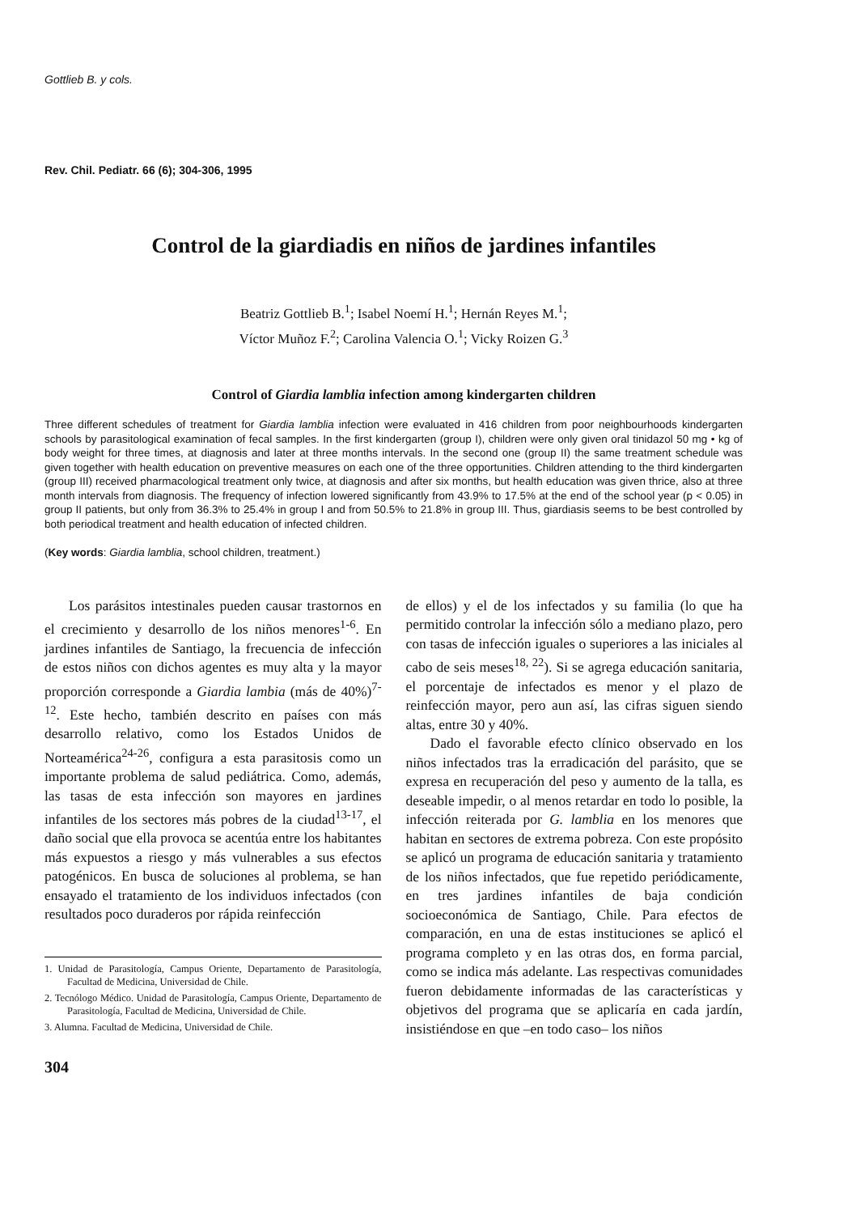Gottlieb B. y cols.
Rev. Chil. Pediatr. 66 (6); 304-306, 1995
Control de la giardiadis en niños de jardines infantiles
Beatriz Gottlieb B.<sup>1</sup>; Isabel Noemí H.<sup>1</sup>; Hernán Reyes M.<sup>1</sup>;
Víctor Muñoz F.<sup>2</sup>; Carolina Valencia O.<sup>1</sup>; Vicky Roizen G.<sup>3</sup>
Control of Giardia lamblia infection among kindergarten children
Three different schedules of treatment for Giardia lamblia infection were evaluated in 416 children from poor neighbourhoods kindergarten schools by parasitological examination of fecal samples. In the first kindergarten (group I), children were only given oral tinidazol 50 mg • kg of body weight for three times, at diagnosis and later at three months intervals. In the second one (group II) the same treatment schedule was given together with health education on preventive measures on each one of the three opportunities. Children attending to the third kindergarten (group III) received pharmacological treatment only twice, at diagnosis and after six months, but health education was given thrice, also at three month intervals from diagnosis. The frequency of infection lowered significantly from 43.9% to 17.5% at the end of the school year (p < 0.05) in group II patients, but only from 36.3% to 25.4% in group I and from 50.5% to 21.8% in group III. Thus, giardiasis seems to be best controlled by both periodical treatment and health education of infected children.
(Key words: Giardia lamblia, school children, treatment.)
Los parásitos intestinales pueden causar trastornos en el crecimiento y desarrollo de los niños menores<sup>1-6</sup>. En jardines infantiles de Santiago, la frecuencia de infección de estos niños con dichos agentes es muy alta y la mayor proporción corresponde a Giardia lambia (más de 40%)<sup>7-12</sup>. Este hecho, también descrito en países con más desarrollo relativo, como los Estados Unidos de Norteamérica<sup>24-26</sup>, configura a esta parasitosis como un importante problema de salud pediátrica. Como, además, las tasas de esta infección son mayores en jardines infantiles de los sectores más pobres de la ciudad<sup>13-17</sup>, el daño social que ella provoca se acentúa entre los habitantes más expuestos a riesgo y más vulnerables a sus efectos patogénicos. En busca de soluciones al problema, se han ensayado el tratamiento de los individuos infectados (con resultados poco duraderos por rápida reinfección
1. Unidad de Parasitología, Campus Oriente, Departamento de Parasitología, Facultad de Medicina, Universidad de Chile.
2. Tecnólogo Médico. Unidad de Parasitología, Campus Oriente, Departamento de Parasitología, Facultad de Medicina, Universidad de Chile.
3. Alumna. Facultad de Medicina, Universidad de Chile.
304
de ellos) y el de los infectados y su familia (lo que ha permitido controlar la infección sólo a mediano plazo, pero con tasas de infección iguales o superiores a las iniciales al cabo de seis meses<sup>18, 22</sup>). Si se agrega educación sanitaria, el porcentaje de infectados es menor y el plazo de reinfección mayor, pero aun así, las cifras siguen siendo altas, entre 30 y 40%.
Dado el favorable efecto clínico observado en los niños infectados tras la erradicación del parásito, que se expresa en recuperación del peso y aumento de la talla, es deseable impedir, o al menos retardar en todo lo posible, la infección reiterada por G. lamblia en los menores que habitan en sectores de extrema pobreza. Con este propósito se aplicó un programa de educación sanitaria y tratamiento de los niños infectados, que fue repetido periódicamente, en tres jardines infantiles de baja condición socioeconómica de Santiago, Chile. Para efectos de comparación, en una de estas instituciones se aplicó el programa completo y en las otras dos, en forma parcial, como se indica más adelante. Las respectivas comunidades fueron debidamente informadas de las características y objetivos del programa que se aplicaría en cada jardín, insistiéndose en que –en todo caso– los niños